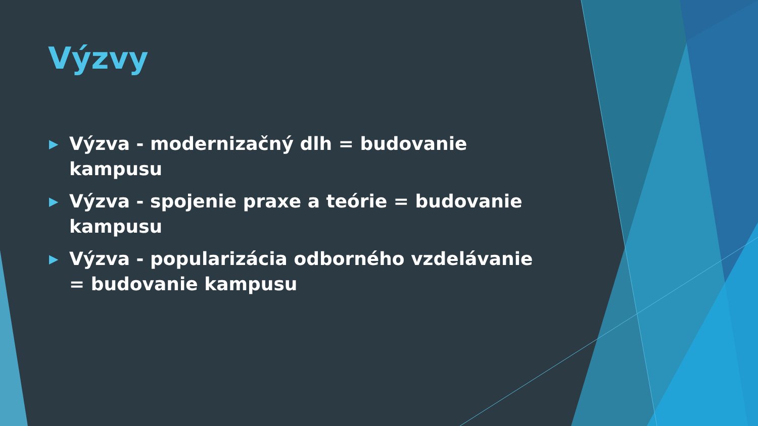Výzvy
▶ Výzva - modernizačný dlh = budovanie kampusu
▶ Výzva - spojenie praxe a teórie = budovanie kampusu
▶ Výzva - popularizácia odborného vzdelávanie = budovanie kampusu